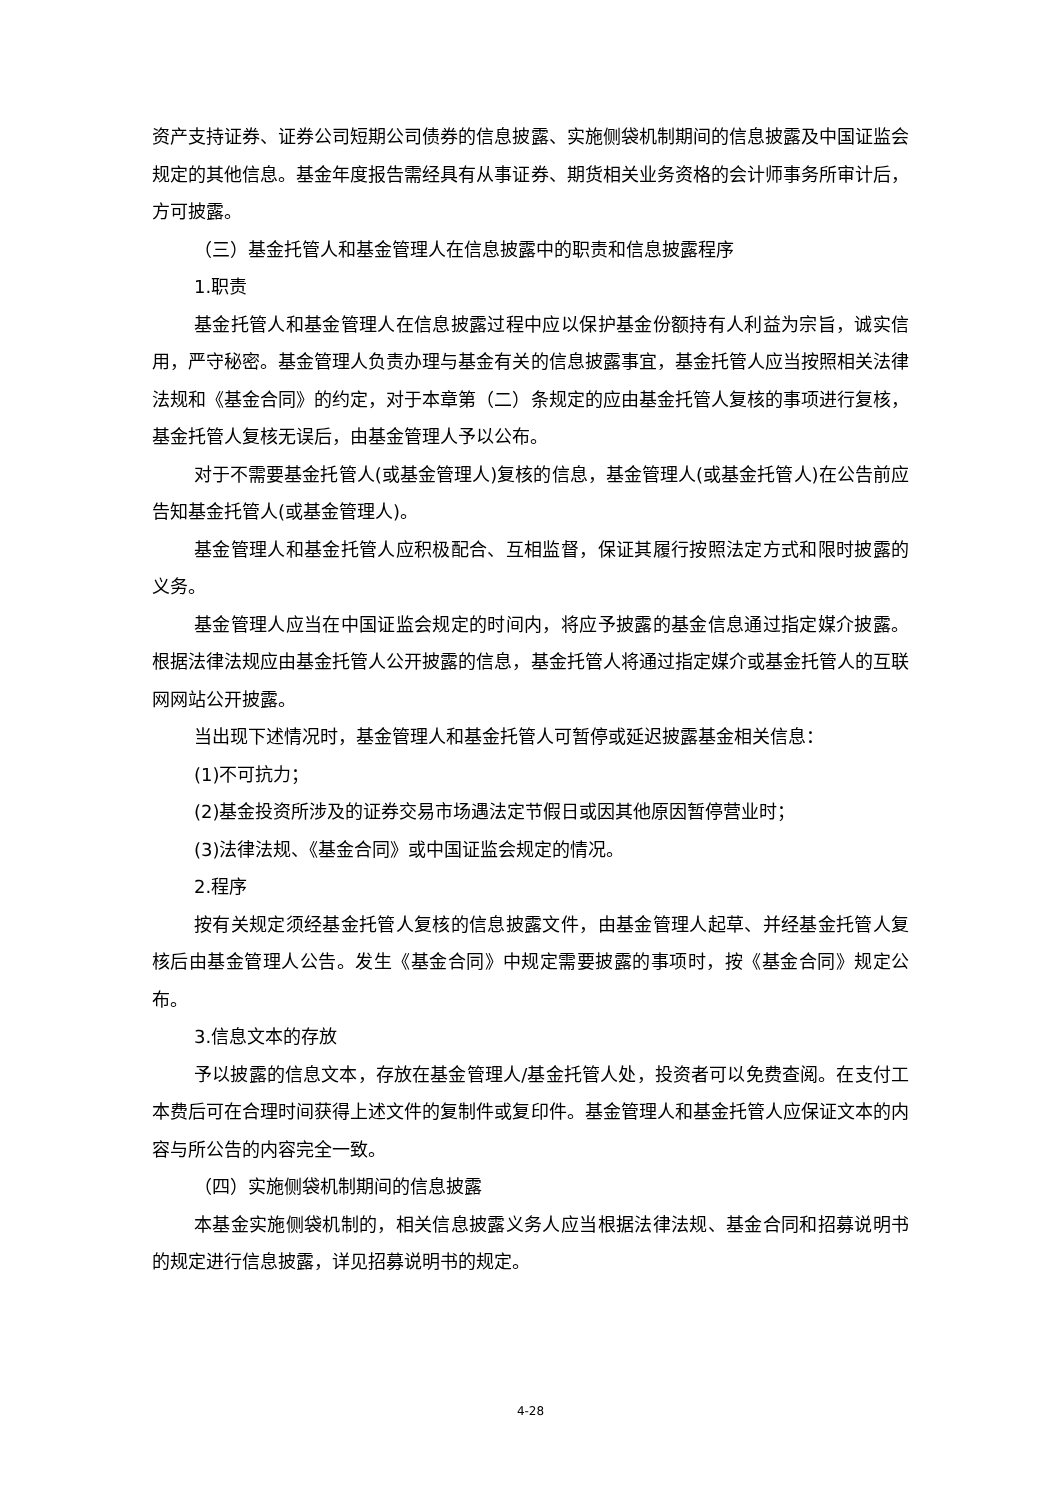资产支持证券、证券公司短期公司债券的信息披露、实施侧袋机制期间的信息披露及中国证监会规定的其他信息。基金年度报告需经具有从事证券、期货相关业务资格的会计师事务所审计后，方可披露。
（三）基金托管人和基金管理人在信息披露中的职责和信息披露程序
1.职责
基金托管人和基金管理人在信息披露过程中应以保护基金份额持有人利益为宗旨，诚实信用，严守秘密。基金管理人负责办理与基金有关的信息披露事宜，基金托管人应当按照相关法律法规和《基金合同》的约定，对于本章第（二）条规定的应由基金托管人复核的事项进行复核，基金托管人复核无误后，由基金管理人予以公布。
对于不需要基金托管人(或基金管理人)复核的信息，基金管理人(或基金托管人)在公告前应告知基金托管人(或基金管理人)。
基金管理人和基金托管人应积极配合、互相监督，保证其履行按照法定方式和限时披露的义务。
基金管理人应当在中国证监会规定的时间内，将应予披露的基金信息通过指定媒介披露。根据法律法规应由基金托管人公开披露的信息，基金托管人将通过指定媒介或基金托管人的互联网网站公开披露。
当出现下述情况时，基金管理人和基金托管人可暂停或延迟披露基金相关信息：
(1)不可抗力；
(2)基金投资所涉及的证券交易市场遇法定节假日或因其他原因暂停营业时；
(3)法律法规、《基金合同》或中国证监会规定的情况。
2.程序
按有关规定须经基金托管人复核的信息披露文件，由基金管理人起草、并经基金托管人复核后由基金管理人公告。发生《基金合同》中规定需要披露的事项时，按《基金合同》规定公布。
3.信息文本的存放
予以披露的信息文本，存放在基金管理人/基金托管人处，投资者可以免费查阅。在支付工本费后可在合理时间获得上述文件的复制件或复印件。基金管理人和基金托管人应保证文本的内容与所公告的内容完全一致。
（四）实施侧袋机制期间的信息披露
本基金实施侧袋机制的，相关信息披露义务人应当根据法律法规、基金合同和招募说明书的规定进行信息披露，详见招募说明书的规定。
4-28